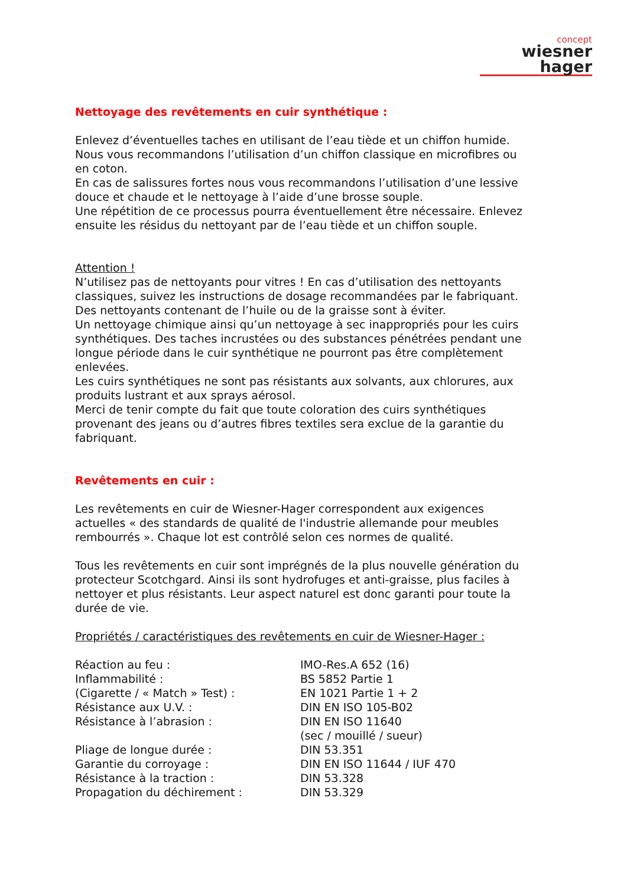concept
wiesner hager
Nettoyage des revêtements en cuir synthétique :
Enlevez d’éventuelles taches en utilisant de l’eau tiède et un chiffon humide. Nous vous recommandons l’utilisation d’un chiffon classique en microfibres ou en coton.
En cas de salissures fortes nous vous recommandons l’utilisation d’une lessive douce et chaude et le nettoyage à l’aide d’une brosse souple.
Une répétition de ce processus pourra éventuellement être nécessaire. Enlevez ensuite les résidus du nettoyant par de l’eau tiède et un chiffon souple.
Attention !
N’utilisez pas de nettoyants pour vitres ! En cas d’utilisation des nettoyants classiques, suivez les instructions de dosage recommandées par le fabriquant.
Des nettoyants contenant de l’huile ou de la graisse sont à éviter.
Un nettoyage chimique ainsi qu’un nettoyage à sec inappropriés pour les cuirs synthétiques. Des taches incrustées ou des substances pénétrées pendant une longue période dans le cuir synthétique ne pourront pas être complètement enlevées.
Les cuirs synthétiques ne sont pas résistants aux solvants, aux chlorures, aux produits lustrant et aux sprays aérosol.
Merci de tenir compte du fait que toute coloration des cuirs synthétiques provenant des jeans ou d’autres fibres textiles sera exclue de la garantie du fabriquant.
Revêtements en cuir :
Les revêtements en cuir de Wiesner-Hager correspondent aux exigences actuelles « des standards de qualité de l'industrie allemande pour meubles rembourrés ». Chaque lot est contrôlé selon ces normes de qualité.
Tous les revêtements en cuir sont imprégnés de la plus nouvelle génération du protecteur Scotchgard. Ainsi ils sont hydrofuges et anti-graisse, plus faciles à nettoyer et plus résistants. Leur aspect naturel est donc garanti pour toute la durée de vie.
Propriétés / caractéristiques des revêtements en cuir de Wiesner-Hager :
| Réaction au feu : | IMO-Res.A 652 (16) |
| Inflammabilité : | BS 5852 Partie 1 |
| (Cigarette / « Match » Test) : | EN 1021 Partie 1 + 2 |
| Résistance aux U.V. : | DIN EN ISO 105-B02 |
| Résistance à l’abrasion : | DIN EN ISO 11640 (sec / mouillé / sueur) |
| Pliage de longue durée : | DIN 53.351 |
| Garantie du corroyage : | DIN EN ISO 11644 / IUF 470 |
| Résistance à la traction : | DIN 53.328 |
| Propagation du déchirement : | DIN 53.329 |